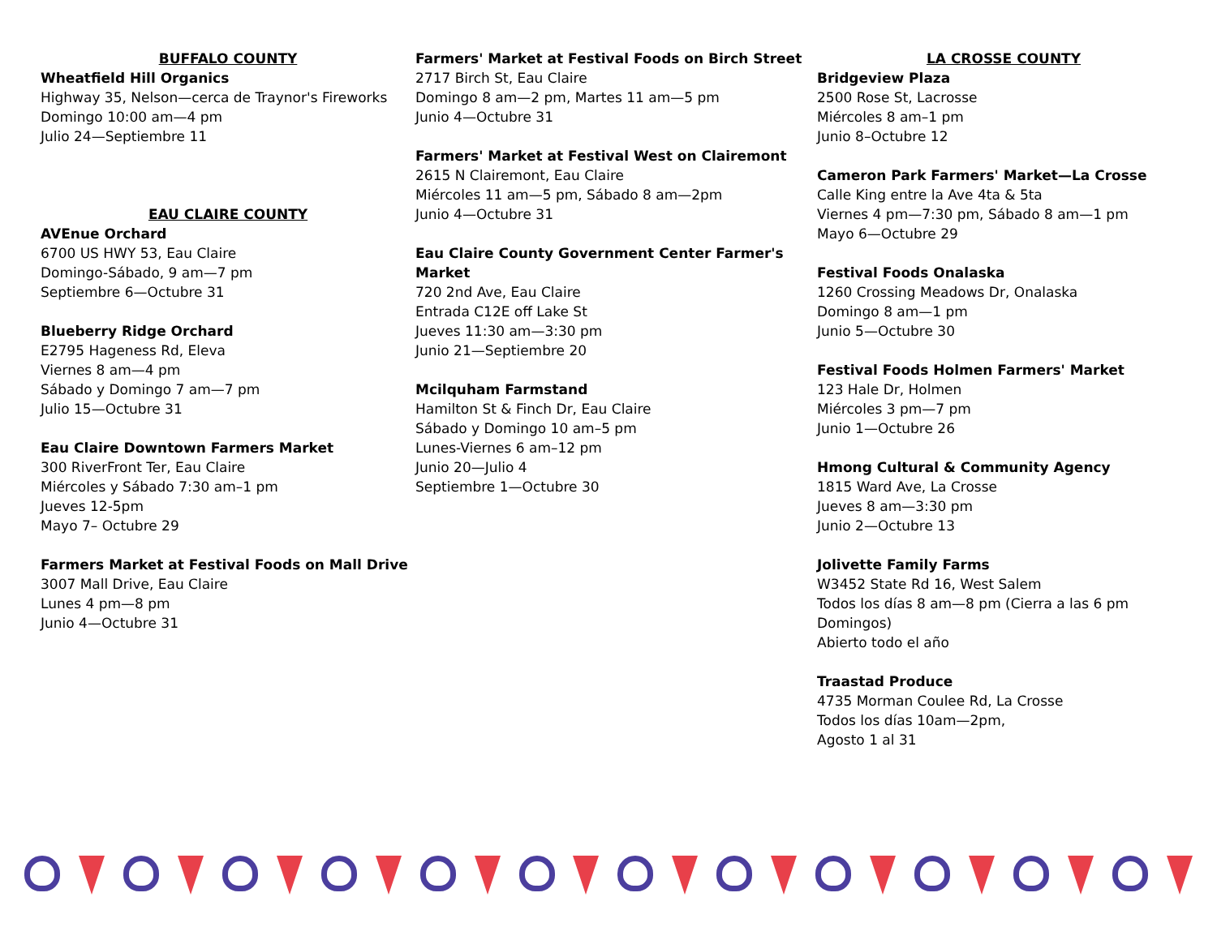BUFFALO COUNTY
Wheatfield Hill Organics
Highway 35, Nelson—cerca de Traynor's Fireworks
Domingo 10:00 am—4 pm
Julio 24—Septiembre 11
EAU CLAIRE COUNTY
AVEnue Orchard
6700 US HWY 53, Eau Claire
Domingo-Sábado, 9 am—7 pm
Septiembre 6—Octubre 31
Blueberry Ridge Orchard
E2795 Hageness Rd, Eleva
Viernes 8 am—4 pm
Sábado y Domingo 7 am—7 pm
Julio 15—Octubre 31
Eau Claire Downtown Farmers Market
300 RiverFront Ter, Eau Claire
Miércoles y Sábado 7:30 am–1 pm
Jueves 12-5pm
Mayo 7– Octubre 29
Farmers Market at Festival Foods on Mall Drive
3007 Mall Drive, Eau Claire
Lunes 4 pm—8 pm
Junio 4—Octubre 31
Farmers' Market at Festival Foods on Birch Street
2717 Birch St, Eau Claire
Domingo 8 am—2 pm, Martes 11 am—5 pm
Junio 4—Octubre 31
Farmers' Market at Festival West on Clairemont
2615 N Clairemont, Eau Claire
Miércoles 11 am—5 pm, Sábado 8 am—2pm
Junio 4—Octubre 31
Eau Claire County Government Center Farmer's Market
720 2nd Ave, Eau Claire
Entrada C12E off Lake St
Jueves 11:30 am—3:30 pm
Junio 21—Septiembre 20
Mcilquham Farmstand
Hamilton St & Finch Dr, Eau Claire
Sábado y Domingo 10 am–5 pm
Lunes-Viernes 6 am–12 pm
Junio 20—Julio 4
Septiembre 1—Octubre 30
LA CROSSE COUNTY
Bridgeview Plaza
2500 Rose St, Lacrosse
Miércoles 8 am–1 pm
Junio 8–Octubre 12
Cameron Park Farmers' Market—La Crosse
Calle King entre la Ave 4ta & 5ta
Viernes 4 pm—7:30 pm, Sábado 8 am—1 pm
Mayo 6—Octubre 29
Festival Foods Onalaska
1260 Crossing Meadows Dr, Onalaska
Domingo 8 am—1 pm
Junio 5—Octubre 30
Festival Foods Holmen Farmers' Market
123 Hale Dr, Holmen
Miércoles 3 pm—7 pm
Junio 1—Octubre 26
Hmong Cultural & Community Agency
1815 Ward Ave, La Crosse
Jueves 8 am—3:30 pm
Junio 2—Octubre 13
Jolivette Family Farms
W3452 State Rd 16, West Salem
Todos los días 8 am—8 pm (Cierra a las 6 pm Domingos)
Abierto todo el año
Traastad Produce
4735 Morman Coulee Rd, La Crosse
Todos los días 10am—2pm,
Agosto 1 al 31